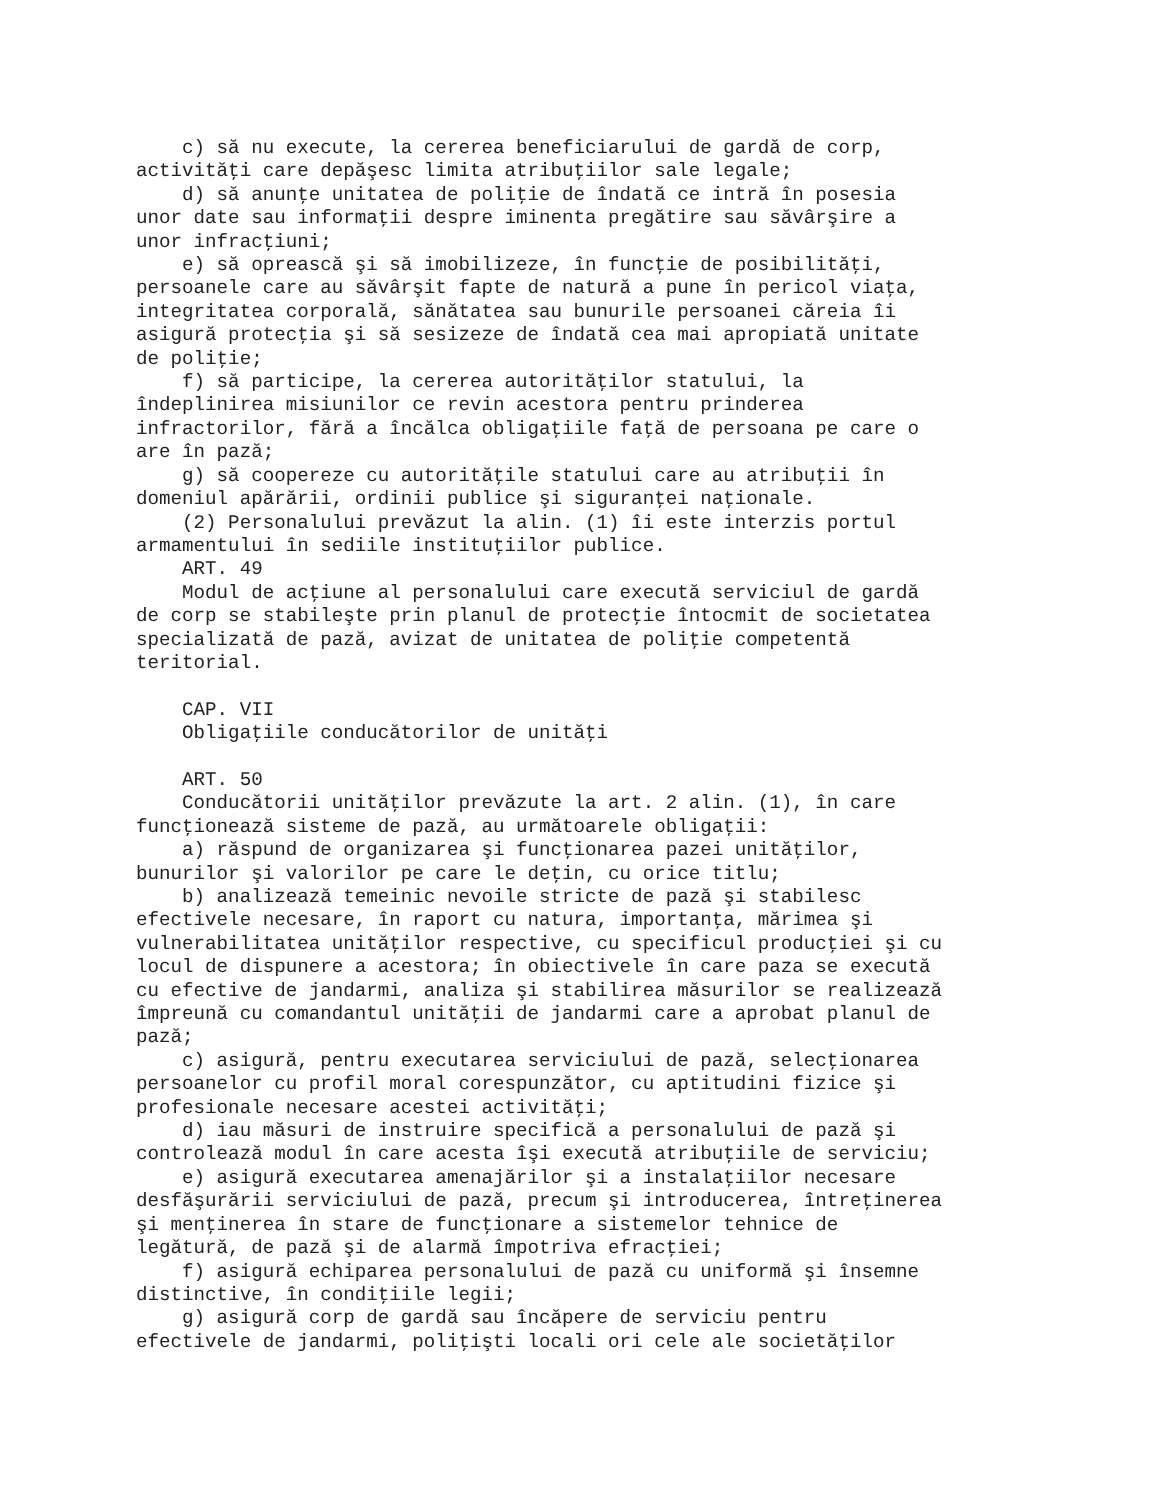c) să nu execute, la cererea beneficiarului de gardă de corp,
activităţi care depăşesc limita atribuţiilor sale legale;
    d) să anunţe unitatea de poliţie de îndată ce intră în posesia
unor date sau informaţii despre iminenta pregătire sau săvârşire a
unor infracţiuni;
    e) să oprească şi să imobilizeze, în funcţie de posibilităţi,
persoanele care au săvârşit fapte de natură a pune în pericol viaţa,
integritatea corporală, sănătatea sau bunurile persoanei căreia îi
asigură protecţia şi să sesizeze de îndată cea mai apropiată unitate
de poliţie;
    f) să participe, la cererea autorităţilor statului, la
îndeplinirea misiunilor ce revin acestora pentru prinderea
infractorilor, fără a încălca obligaţiile faţă de persoana pe care o
are în pază;
    g) să coopereze cu autorităţile statului care au atribuţii în
domeniul apărării, ordinii publice şi siguranţei naţionale.
    (2) Personalului prevăzut la alin. (1) îi este interzis portul
armamentului în sediile instituţiilor publice.
    ART. 49
    Modul de acţiune al personalului care execută serviciul de gardă
de corp se stabileşte prin planul de protecţie întocmit de societatea
specializată de pază, avizat de unitatea de poliţie competentă
teritorial.

    CAP. VII
    Obligaţiile conducătorilor de unităţi

    ART. 50
    Conducătorii unităţilor prevăzute la art. 2 alin. (1), în care
funcţionează sisteme de pază, au următoarele obligaţii:
    a) răspund de organizarea şi funcţionarea pazei unităţilor,
bunurilor şi valorilor pe care le deţin, cu orice titlu;
    b) analizează temeinic nevoile stricte de pază şi stabilesc
efectivele necesare, în raport cu natura, importanţa, mărimea şi
vulnerabilitatea unităţilor respective, cu specificul producţiei şi cu
locul de dispunere a acestora; în obiectivele în care paza se execută
cu efective de jandarmi, analiza şi stabilirea măsurilor se realizează
împreună cu comandantul unităţii de jandarmi care a aprobat planul de
pază;
    c) asigură, pentru executarea serviciului de pază, selecţionarea
persoanelor cu profil moral corespunzător, cu aptitudini fizice şi
profesionale necesare acestei activităţi;
    d) iau măsuri de instruire specifică a personalului de pază şi
controlează modul în care acesta îşi execută atribuţiile de serviciu;
    e) asigură executarea amenajărilor şi a instalaţiilor necesare
desfăşurării serviciului de pază, precum şi introducerea, întreţinerea
şi menţinerea în stare de funcţionare a sistemelor tehnice de
legătură, de pază şi de alarmă împotriva efracţiei;
    f) asigură echiparea personalului de pază cu uniformă şi însemne
distinctive, în condiţiile legii;
    g) asigură corp de gardă sau încăpere de serviciu pentru
efectivele de jandarmi, poliţişti locali ori cele ale societăţilor